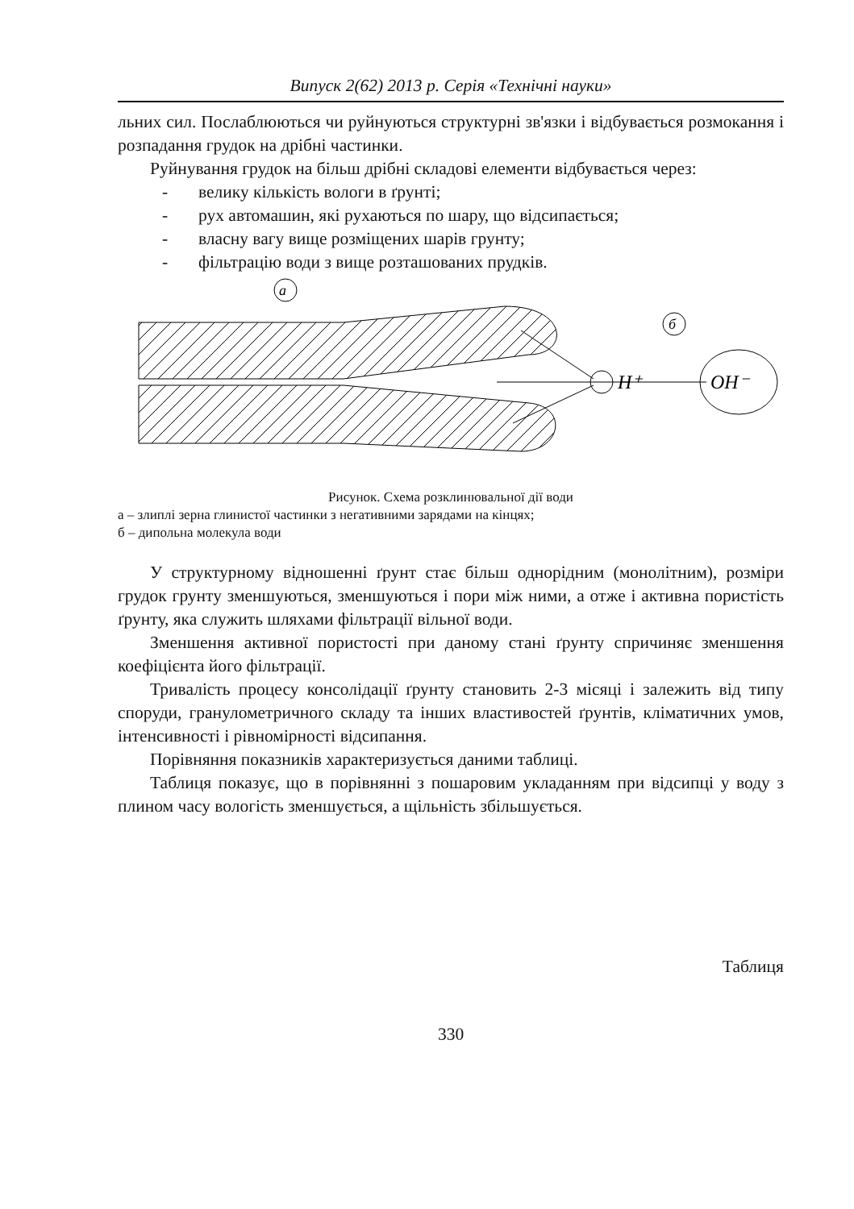Випуск 2(62) 2013 р. Серія «Технічні науки»
льних сил. Послаблюються чи руйнуються структурні зв'язки і відбувається розмокання і розпадання грудок на дрібні частинки.
Руйнування грудок на більш дрібні складові елементи відбувається через:
- велику кількість вологи в ґрунті;
- рух автомашин, які рухаються по шару, що відсипається;
- власну вагу вище розміщених шарів грунту;
- фільтрацію води з вище розташованих прудків.
a
H⁺
OH⁻
б
Рисунок. Схема розклинювальної дії води
а – злиплі зерна глинистої частинки з негативними зарядами на кінцях;
б – дипольна молекула води
У структурному відношенні ґрунт стає більш однорідним (монолітним), розміри грудок грунту зменшуються, зменшуються і пори між ними, а отже і активна пористість ґрунту, яка служить шляхами фільтрації вільної води.
Зменшення активної пористості при даному стані ґрунту спричиняє зменшення коефіцієнта його фільтрації.
Тривалість процесу консолідації ґрунту становить 2-3 місяці і залежить від типу споруди, гранулометричного складу та інших властивостей ґрунтів, кліматичних умов, інтенсивності і рівномірності відсипання.
Порівняння показників характеризується даними таблиці.
Таблиця показує, що в порівнянні з пошаровим укладанням при відсипці у воду з плином часу вологість зменшується, а щільність збільшується.
Таблиця
330